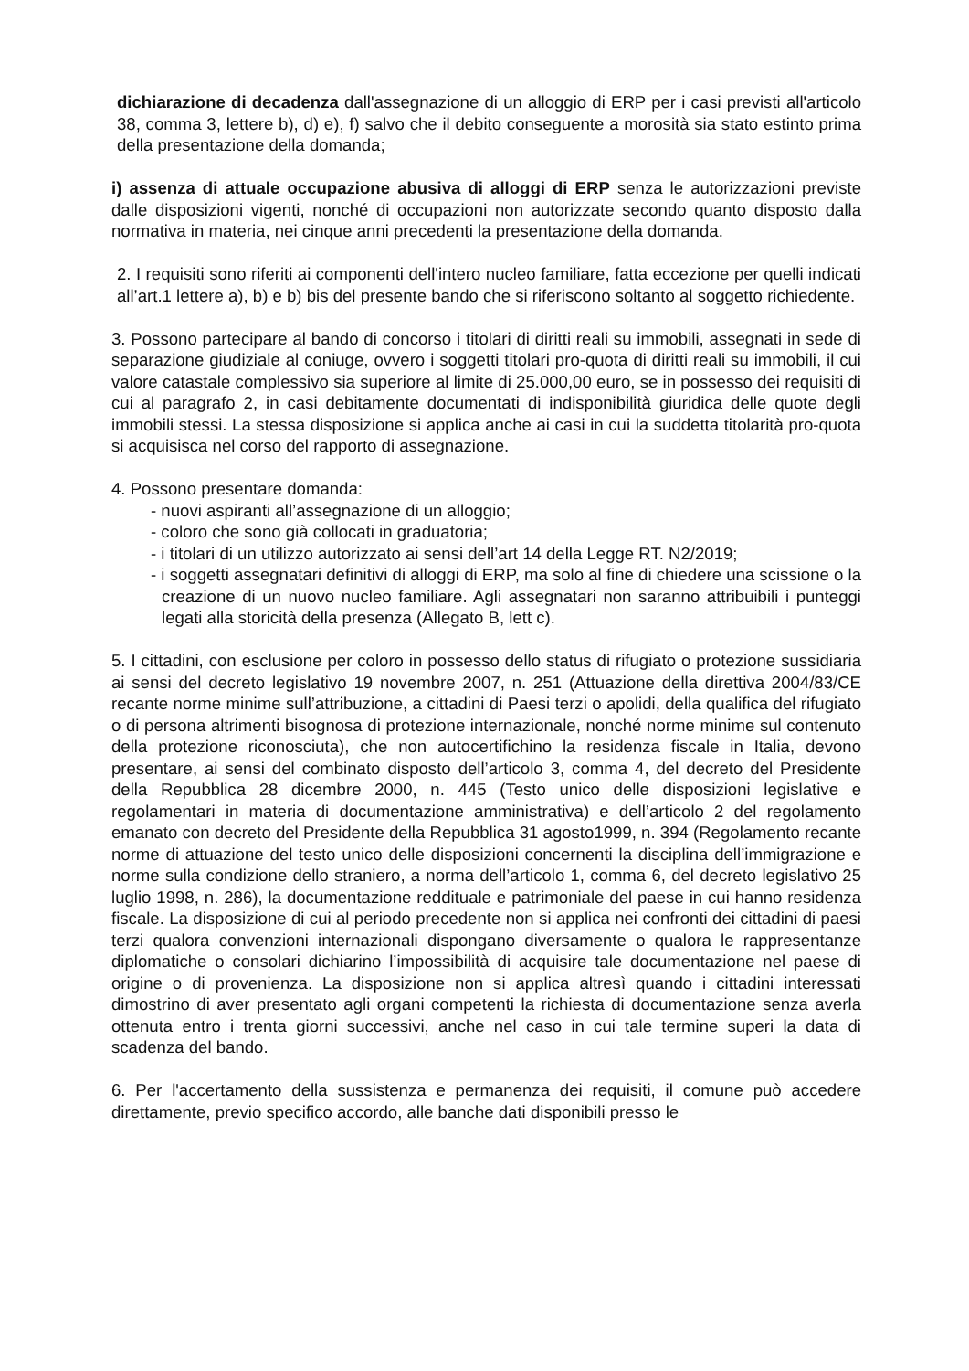dichiarazione di decadenza dall'assegnazione di un alloggio di ERP per i casi previsti all'articolo 38, comma 3, lettere b), d) e), f) salvo che il debito conseguente a morosità sia stato estinto prima della presentazione della domanda;
i) assenza di attuale occupazione abusiva di alloggi di ERP senza le autorizzazioni previste dalle disposizioni vigenti, nonché di occupazioni non autorizzate secondo quanto disposto dalla normativa in materia, nei cinque anni precedenti la presentazione della domanda.
2. I requisiti sono riferiti ai componenti dell'intero nucleo familiare, fatta eccezione per quelli indicati all’art.1 lettere a), b) e b) bis del presente bando che si riferiscono soltanto al soggetto richiedente.
3. Possono partecipare al bando di concorso i titolari di diritti reali su immobili, assegnati in sede di separazione giudiziale al coniuge, ovvero i soggetti titolari pro-quota di diritti reali su immobili, il cui valore catastale complessivo sia superiore al limite di 25.000,00 euro, se in possesso dei requisiti di cui al paragrafo 2, in casi debitamente documentati di indisponibilità giuridica delle quote degli immobili stessi. La stessa disposizione si applica anche ai casi in cui la suddetta titolarità pro-quota si acquisisca nel corso del rapporto di assegnazione.
4. Possono presentare domanda:
- nuovi aspiranti all’assegnazione di un alloggio;
- coloro che sono già collocati in graduatoria;
- i titolari di un utilizzo autorizzato ai sensi dell’art 14 della Legge RT. N2/2019;
- i soggetti assegnatari definitivi di alloggi di ERP, ma solo al fine di chiedere una scissione o la creazione di un nuovo nucleo familiare. Agli assegnatari non saranno attribuibili i punteggi legati alla storicità della presenza (Allegato B, lett c).
5. I cittadini, con esclusione per coloro in possesso dello status di rifugiato o protezione sussidiaria ai sensi del decreto legislativo 19 novembre 2007, n. 251 (Attuazione della direttiva 2004/83/CE recante norme minime sull’attribuzione, a cittadini di Paesi terzi o apolidi, della qualifica del rifugiato o di persona altrimenti bisognosa di protezione internazionale, nonché norme minime sul contenuto della protezione riconosciuta), che non autocertifichino la residenza fiscale in Italia, devono presentare, ai sensi del combinato disposto dell’articolo 3, comma 4, del decreto del Presidente della Repubblica 28 dicembre 2000, n. 445 (Testo unico delle disposizioni legislative e regolamentari in materia di documentazione amministrativa) e dell’articolo 2 del regolamento emanato con decreto del Presidente della Repubblica 31 agosto1999, n. 394 (Regolamento recante norme di attuazione del testo unico delle disposizioni concernenti la disciplina dell’immigrazione e norme sulla condizione dello straniero, a norma dell’articolo 1, comma 6, del decreto legislativo 25 luglio 1998, n. 286), la documentazione reddituale e patrimoniale del paese in cui hanno residenza fiscale. La disposizione di cui al periodo precedente non si applica nei confronti dei cittadini di paesi terzi qualora convenzioni internazionali dispongano diversamente o qualora le rappresentanze diplomatiche o consolari dichiarino l’impossibilità di acquisire tale documentazione nel paese di origine o di provenienza. La disposizione non si applica altresì quando i cittadini interessati dimostrino di aver presentato agli organi competenti la richiesta di documentazione senza averla ottenuta entro i trenta giorni successivi, anche nel caso in cui tale termine superi la data di scadenza del bando.
6. Per l'accertamento della sussistenza e permanenza dei requisiti, il comune può accedere direttamente, previo specifico accordo, alle banche dati disponibili presso le